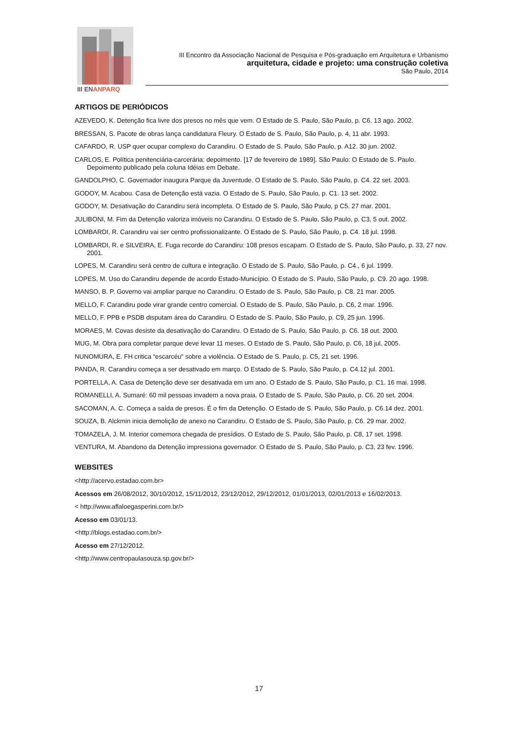III ENANPARQ
III Encontro da Associação Nacional de Pesquisa e Pós-graduação em Arquitetura e Urbanismo
arquitetura, cidade e projeto: uma construção coletiva
São Paulo, 2014
ARTIGOS DE PERIÓDICOS
AZEVEDO, K. Detenção fica livre dos presos no mês que vem. O Estado de S. Paulo, São Paulo, p. C6. 13 ago. 2002.
BRESSAN, S. Pacote de obras lança candidatura Fleury. O Estado de S. Paulo, São Paulo, p. 4, 11 abr. 1993.
CAFARDO, R. USP quer ocupar complexo do Carandiru. O Estado de S. Paulo, São Paulo, p. A12. 30 jun. 2002.
CARLOS, E. Política penitenciária-carcerária: depoimento. [17 de fevereiro de 1989]. São Paulo: O Estado de S. Paulo. Depoimento publicado pela coluna Idéias em Debate.
GANDOLPHO, C. Governador inaugura Parque da Juventude. O Estado de S. Paulo, São Paulo, p. C4. 22 set. 2003.
GODOY, M. Acabou. Casa de Detenção está vazia. O Estado de S. Paulo, São Paulo, p. C1. 13 set. 2002.
GODOY, M. Desativação do Carandiru será incompleta. O Estado de S. Paulo, São Paulo, p C5. 27 mar. 2001.
JULIBONI, M. Fim da Detenção valoriza imóveis no Carandiru. O Estado de S. Paulo, São Paulo, p. C3, 5 out. 2002.
LOMBARDI, R. Carandiru vai ser centro profissionalizante. O Estado de S. Paulo, São Paulo, p. C4. 18 jul. 1998.
LOMBARDI, R. e SILVEIRA, E. Fuga recorde do Carandiru: 108 presos escapam. O Estado de S. Paulo, São Paulo, p. 33, 27 nov. 2001.
LOPES, M. Carandiru será centro de cultura e integração. O Estado de S. Paulo, São Paulo, p. C4., 6 jul. 1999.
LOPES, M. Uso do Carandiru depende de acordo Estado-Município. O Estado de S. Paulo, São Paulo, p. C9. 20 ago. 1998.
MANSO, B. P. Governo vai ampliar parque no Carandiru. O Estado de S. Paulo, São Paulo, p. C8. 21 mar. 2005.
MELLO, F. Carandiru pode virar grande centro comercial. O Estado de S. Paulo, São Paulo, p. C6, 2 mar. 1996.
MELLO, F. PPB e PSDB disputam área do Carandiru. O Estado de S. Paulo, São Paulo, p. C9, 25 jun. 1996.
MORAES, M. Covas desiste da desativação do Carandiru. O Estado de S. Paulo, São Paulo, p. C6. 18 out. 2000.
MUG, M. Obra para completar parque deve levar 11 meses. O Estado de S. Paulo, São Paulo, p. C6, 18 jul. 2005.
NUNOMURA, E. FH critica “escarcéu” sobre a violência. O Estado de S. Paulo, p. C5, 21 set. 1996.
PANDA, R. Carandiru começa a ser desativado em março. O Estado de S. Paulo, São Paulo, p. C4.12 jul. 2001.
PORTELLA, A. Casa de Detenção deve ser desativada em um ano. O Estado de S. Paulo, São Paulo, p. C1. 16 mai. 1998.
ROMANELLI, A. Sumaré: 60 mil pessoas invadem a nova praia. O Estado de S. Paulo, São Paulo, p. C6. 20 set. 2004.
SACOMAN, A. C. Começa a saída de presos. É o fim da Detenção. O Estado de S. Paulo, São Paulo, p. C6.14 dez. 2001.
SOUZA, B. Alckmin inicia demolição de anexo no Carandiru. O Estado de S. Paulo, São Paulo, p. C6. 29 mar. 2002.
TOMAZELA, J. M. Interior comemora chegada de presídios. O Estado de S. Paulo, São Paulo, p. C8, 17 set. 1998.
VENTURA, M. Abandono da Detenção impressiona governador. O Estado de S. Paulo, São Paulo, p. C3, 23 fev. 1996.
WEBSITES
<http://acervo.estadao.com.br>
Acessos em 26/08/2012, 30/10/2012, 15/11/2012, 23/12/2012, 29/12/2012, 01/01/2013, 02/01/2013 e 16/02/2013.
< http://www.aflaloegasperini.com.br/>
Acesso em 03/01/13.
<http://blogs.estadao.com.br/>
Acesso em 27/12/2012.
<http://www.centropaulasouza.sp.gov.br/>
17